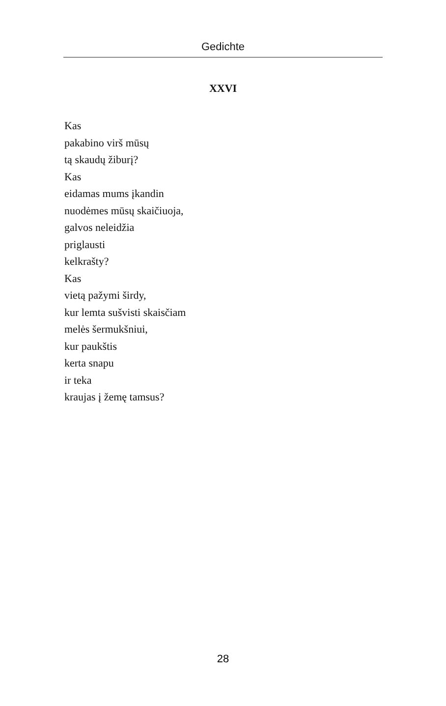Gedichte
XXVI
Kas
pakabino virš mūsų
tą skaudų žiburį?
Kas
eidamas mums įkandin
nuodėmes mūsų skaičiuoja,
galvos neleidžia
priglausti
kelkrašty?
Kas
vietą pažymi širdy,
kur lemta sušvisti skaisčiam
melės šermukšniui,
kur paukštis
kerta snapu
ir teka
kraujas į žemę tamsus?
28